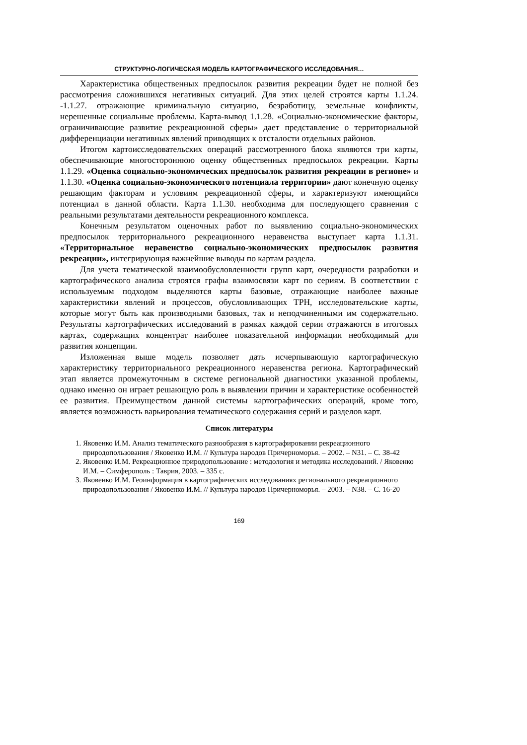СТРУКТУРНО-ЛОГИЧЕСКАЯ МОДЕЛЬ КАРТОГРАФИЧЕСКОГО ИССЛЕДОВАНИЯ…
Характеристика общественных предпосылок развития рекреации будет не полной без рассмотрения сложившихся негативных ситуаций. Для этих целей строятся карты 1.1.24. -1.1.27. отражающие криминальную ситуацию, безработицу, земельные конфликты, нерешенные социальные проблемы. Карта-вывод 1.1.28. «Социально-экономические факторы, ограничивающие развитие рекреационной сферы» дает представление о территориальной дифференциации негативных явлений приводящих к отсталости отдельных районов.
Итогом картоисследовательских операций рассмотренного блока являются три карты, обеспечивающие многостороннюю оценку общественных предпосылок рекреации. Карты 1.1.29. «Оценка социально-экономических предпосылок развития рекреации в регионе» и 1.1.30. «Оценка социально-экономического потенциала территории» дают конечную оценку решающим факторам и условиям рекреационной сферы, и характеризуют имеющийся потенциал в данной области. Карта 1.1.30. необходима для последующего сравнения с реальными результатами деятельности рекреационного комплекса.
Конечным результатом оценочных работ по выявлению социально-экономических предпосылок территориального рекреационного неравенства выступает карта 1.1.31. «Территориальное неравенство социально-экономических предпосылок развития рекреации», интегрирующая важнейшие выводы по картам раздела.
Для учета тематической взаимообусловленности групп карт, очередности разработки и картографического анализа строятся графы взаимосвязи карт по сериям. В соответствии с используемым подходом выделяются карты базовые, отражающие наиболее важные характеристики явлений и процессов, обусловливающих ТРН, исследовательские карты, которые могут быть как производными базовых, так и неподчиненными им содержательно. Результаты картографических исследований в рамках каждой серии отражаются в итоговых картах, содержащих концентрат наиболее показательной информации необходимый для развития концепции.
Изложенная выше модель позволяет дать исчерпывающую картографическую характеристику территориального рекреационного неравенства региона. Картографический этап является промежуточным в системе региональной диагностики указанной проблемы, однако именно он играет решающую роль в выявлении причин и характеристике особенностей ее развития. Преимуществом данной системы картографических операций, кроме того, является возможность варьирования тематического содержания серий и разделов карт.
Список литературы
1. Яковенко И.М. Анализ тематического разнообразия в картографировании рекреационного природопользования / Яковенко И.М. // Культура народов Причерноморья. – 2002. – N31. – С. 38-42
2. Яковенко И.М. Рекреационное природопользование : методология и методика исследований. / Яковенко И.М. – Симферополь : Таврия, 2003. – 335 с.
3. Яковенко И.М. Геоинформация в картографических исследованиях регионального рекреационного природопользования / Яковенко И.М. // Культура народов Причерноморья. – 2003. – N38. – С. 16-20
169